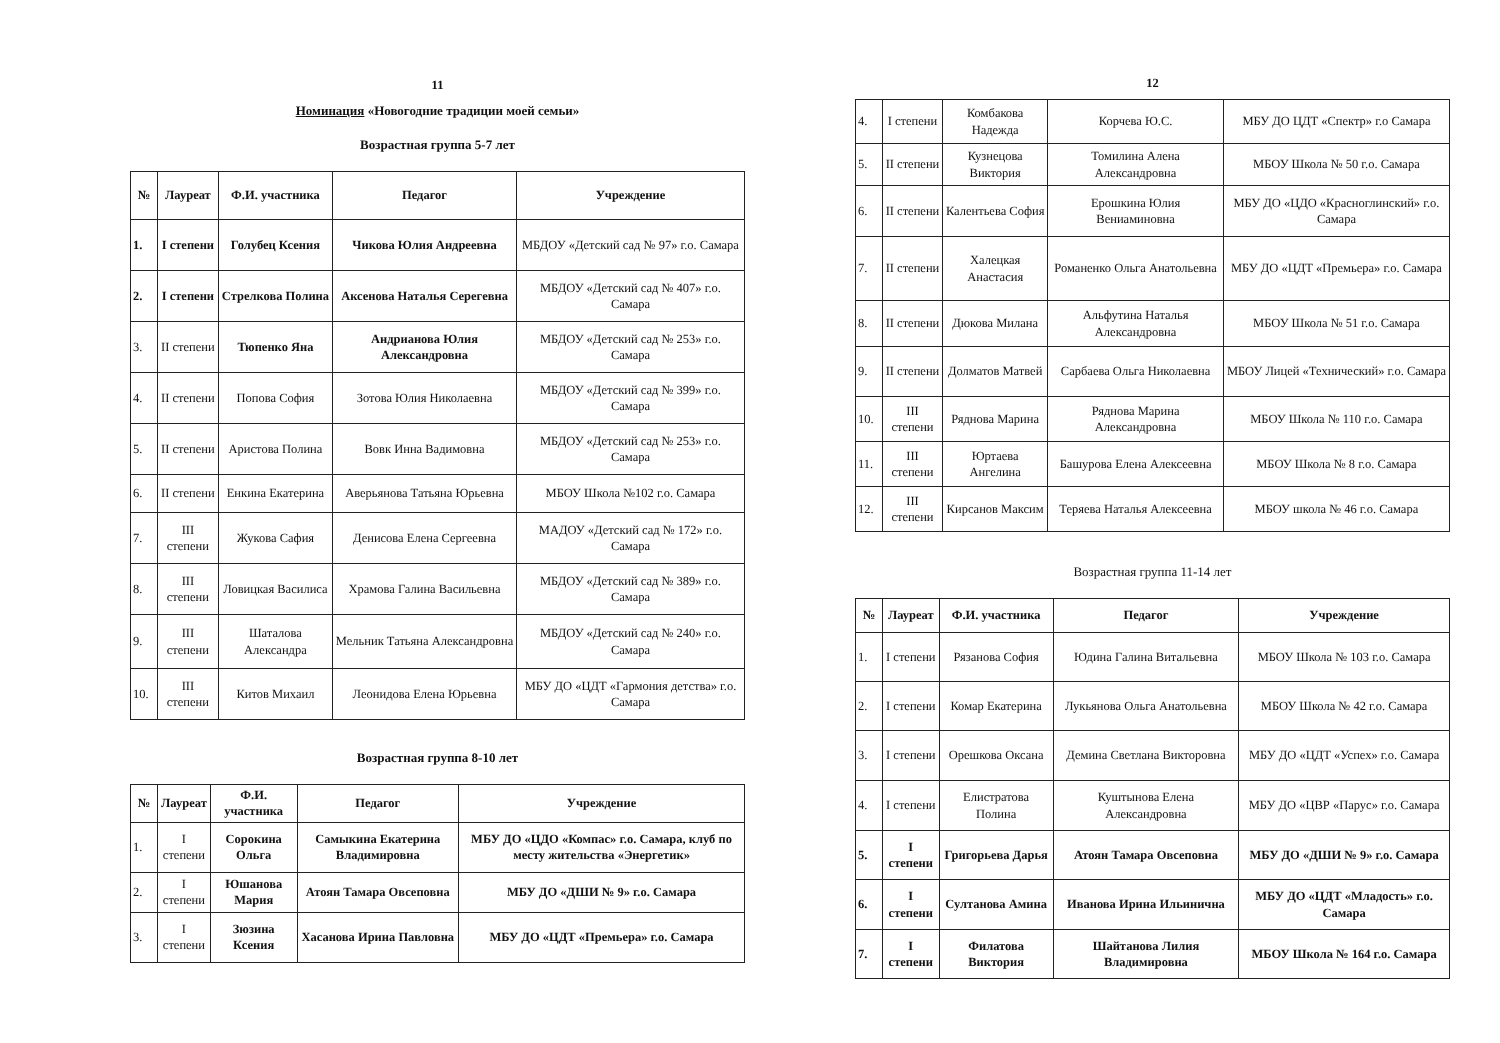11
Номинация «Новогодние традиции моей семьи»
Возрастная группа 5-7 лет
| № | Лауреат | Ф.И. участника | Педагог | Учреждение |
| --- | --- | --- | --- | --- |
| 1. | I степени | Голубец Ксения | Чикова Юлия Андреевна | МБДОУ «Детский сад № 97» г.о. Самара |
| 2. | I степени | Стрелкова Полина | Аксенова Наталья Серегевна | МБДОУ «Детский сад № 407» г.о. Самара |
| 3. | II степени | Тюпенко Яна | Андрианова Юлия Александровна | МБДОУ «Детский сад № 253» г.о. Самара |
| 4. | II степени | Попова София | Зотова Юлия Николаевна | МБДОУ «Детский сад № 399» г.о. Самара |
| 5. | II степени | Аристова Полина | Вовк Инна Вадимовна | МБДОУ «Детский сад № 253» г.о. Самара |
| 6. | II степени | Енкина Екатерина | Аверьянова Татьяна Юрьевна | МБОУ Школа №102 г.о. Самара |
| 7. | III степени | Жукова Сафия | Денисова Елена Сергеевна | МАДОУ «Детский сад № 172» г.о. Самара |
| 8. | III степени | Ловицкая Василиса | Храмова Галина Васильевна | МБДОУ «Детский сад № 389» г.о. Самара |
| 9. | III степени | Шаталова Александра | Мельник Татьяна Александровна | МБДОУ «Детский сад № 240» г.о. Самара |
| 10. | III степени | Китов Михаил | Леонидова Елена Юрьевна | МБУ ДО «ЦДТ «Гармония детства» г.о. Самара |
Возрастная группа 8-10 лет
| № | Лауреат | Ф.И. участника | Педагог | Учреждение |
| --- | --- | --- | --- | --- |
| 1. | I степени | Сорокина Ольга | Самыкина Екатерина Владимировна | МБУ ДО «ЦДО «Компас» г.о. Самара, клуб по месту жительства «Энергетик» |
| 2. | I степени | Юшанова Мария | Атоян Тамара Овсеповна | МБУ ДО «ДШИ № 9» г.о. Самара |
| 3. | I степени | Зюзина Ксения | Хасанова Ирина Павловна | МБУ ДО «ЦДТ «Премьера» г.о. Самара |
12
| 4. | I степени | Комбакова Надежда | Корчева Ю.С. | МБУ ДО ЦДТ «Спектр» г.о Самара |
| 5. | II степени | Кузнецова Виктория | Томилина Алена Александровна | МБОУ Школа № 50 г.о. Самара |
| 6. | II степени | Калентьева София | Ерошкина Юлия Вениаминовна | МБУ ДО «ЦДО «Красноглинский» г.о. Самара |
| 7. | II степени | Халецкая Анастасия | Романенко Ольга Анатольевна | МБУ ДО «ЦДТ «Премьера» г.о. Самара |
| 8. | II степени | Дюкова Милана | Альфутина Наталья Александровна | МБОУ Школа № 51 г.о. Самара |
| 9. | II степени | Долматов Матвей | Сарбаева Ольга Николаевна | МБОУ Лицей «Технический» г.о. Самара |
| 10. | III степени | Ряднова Марина | Ряднова Марина Александровна | МБОУ Школа № 110 г.о. Самара |
| 11. | III степени | Юртаева Ангелина | Башурова Елена Алексеевна | МБОУ Школа № 8 г.о. Самара |
| 12. | III степени | Кирсанов Максим | Теряева Наталья Алексеевна | МБОУ школа № 46 г.о. Самара |
Возрастная группа 11-14 лет
| № | Лауреат | Ф.И. участника | Педагог | Учреждение |
| --- | --- | --- | --- | --- |
| 1. | I степени | Рязанова София | Юдина Галина Витальевна | МБОУ Школа № 103 г.о. Самара |
| 2. | I степени | Комар Екатерина | Лукьянова Ольга Анатольевна | МБОУ Школа № 42 г.о. Самара |
| 3. | I степени | Орешкова Оксана | Демина Светлана Викторовна | МБУ ДО «ЦДТ «Успех» г.о. Самара |
| 4. | I степени | Елистратова Полина | Куштынова Елена Александровна | МБУ ДО «ЦВР «Парус» г.о. Самара |
| 5. | I степени | Григорьева Дарья | Атоян Тамара Овсеповна | МБУ ДО «ДШИ № 9» г.о. Самара |
| 6. | I степени | Султанова Амина | Иванова Ирина Ильинична | МБУ ДО «ЦДТ «Младость» г.о. Самара |
| 7. | I степени | Филатова Виктория | Шайтанова Лилия Владимировна | МБОУ Школа № 164 г.о. Самара |